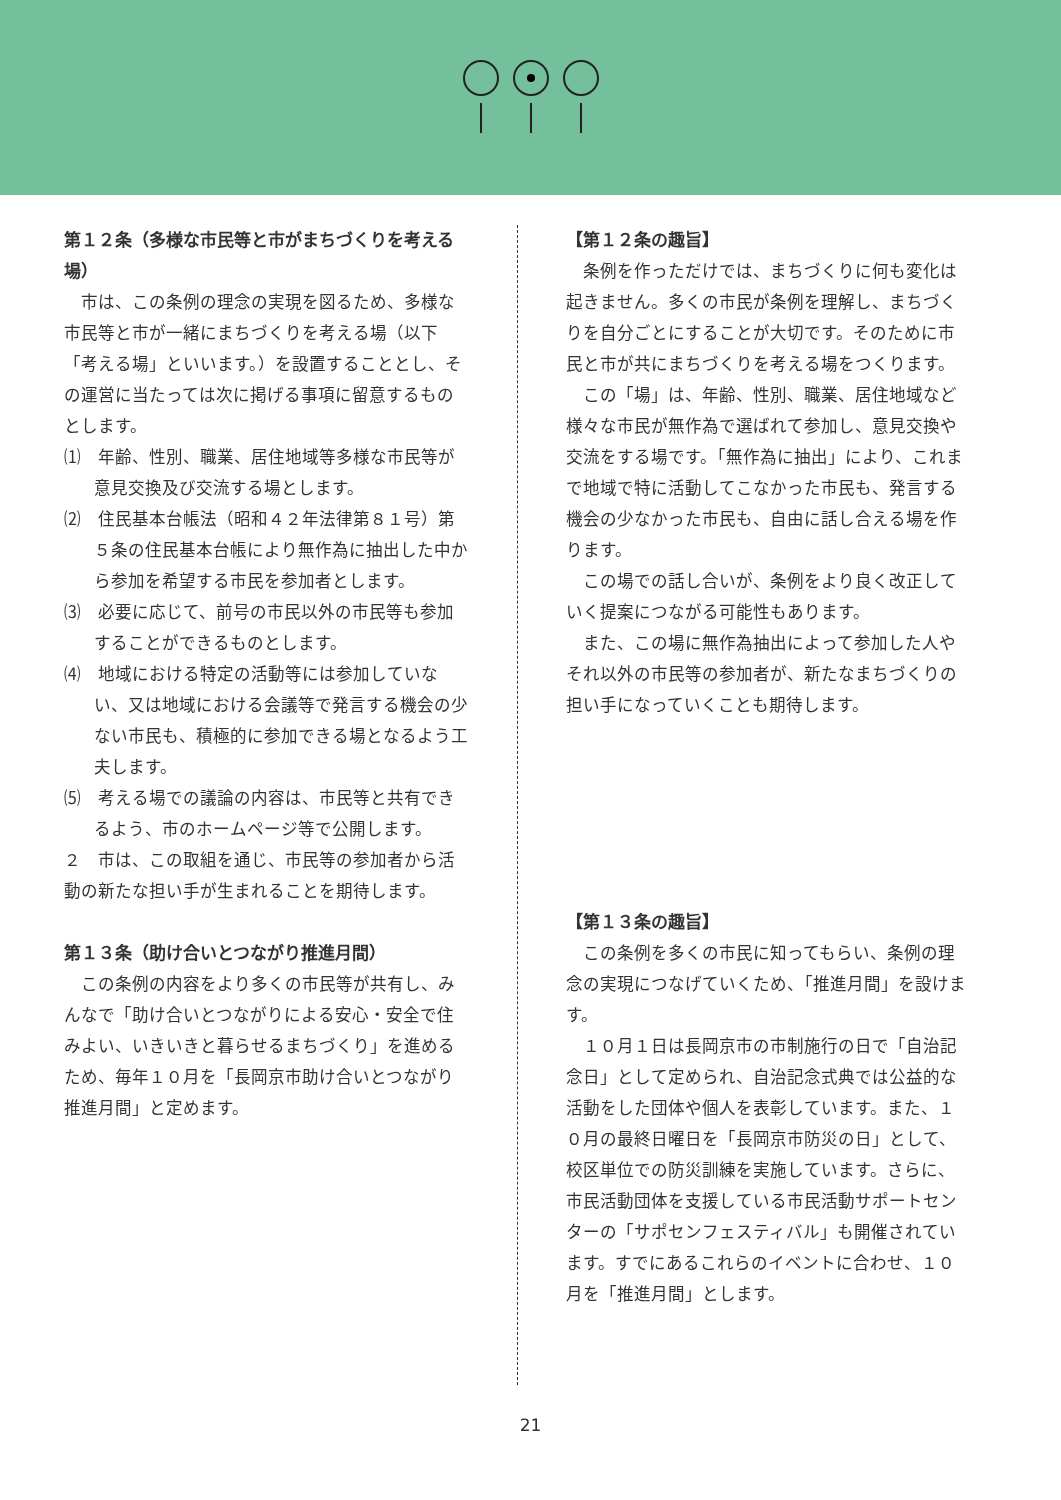第１２条（多様な市民等と市がまちづくりを考える場）
市は、この条例の理念の実現を図るため、多様な市民等と市が一緒にまちづくりを考える場（以下「考える場」といいます。）を設置することとし、その運営に当たっては次に掲げる事項に留意するものとします。
⑴　年齢、性別、職業、居住地域等多様な市民等が意見交換及び交流する場とします。
⑵　住民基本台帳法（昭和４２年法律第８１号）第５条の住民基本台帳により無作為に抽出した中から参加を希望する市民を参加者とします。
⑶　必要に応じて、前号の市民以外の市民等も参加することができるものとします。
⑷　地域における特定の活動等には参加していない、又は地域における会議等で発言する機会の少ない市民も、積極的に参加できる場となるよう工夫します。
⑸　考える場での議論の内容は、市民等と共有できるよう、市のホームページ等で公開します。
２　市は、この取組を通じ、市民等の参加者から活動の新たな担い手が生まれることを期待します。
第１３条（助け合いとつながり推進月間）
この条例の内容をより多くの市民等が共有し、みんなで「助け合いとつながりによる安心・安全で住みよい、いきいきと暮らせるまちづくり」を進めるため、毎年１０月を「長岡京市助け合いとつながり推進月間」と定めます。
【第１２条の趣旨】
条例を作っただけでは、まちづくりに何も変化は起きません。多くの市民が条例を理解し、まちづくりを自分ごとにすることが大切です。そのために市民と市が共にまちづくりを考える場をつくります。
この「場」は、年齢、性別、職業、居住地域など様々な市民が無作為で選ばれて参加し、意見交換や交流をする場です。「無作為に抽出」により、これまで地域で特に活動してこなかった市民も、発言する機会の少なかった市民も、自由に話し合える場を作ります。
この場での話し合いが、条例をより良く改正していく提案につながる可能性もあります。
また、この場に無作為抽出によって参加した人やそれ以外の市民等の参加者が、新たなまちづくりの担い手になっていくことも期待します。
【第１３条の趣旨】
この条例を多くの市民に知ってもらい、条例の理念の実現につなげていくため、「推進月間」を設けます。
１０月１日は長岡京市の市制施行の日で「自治記念日」として定められ、自治記念式典では公益的な活動をした団体や個人を表彰しています。また、１０月の最終日曜日を「長岡京市防災の日」として、校区単位での防災訓練を実施しています。さらに、市民活動団体を支援している市民活動サポートセンターの「サポセンフェスティバル」も開催されています。すでにあるこれらのイベントに合わせ、１０月を「推進月間」とします。
21